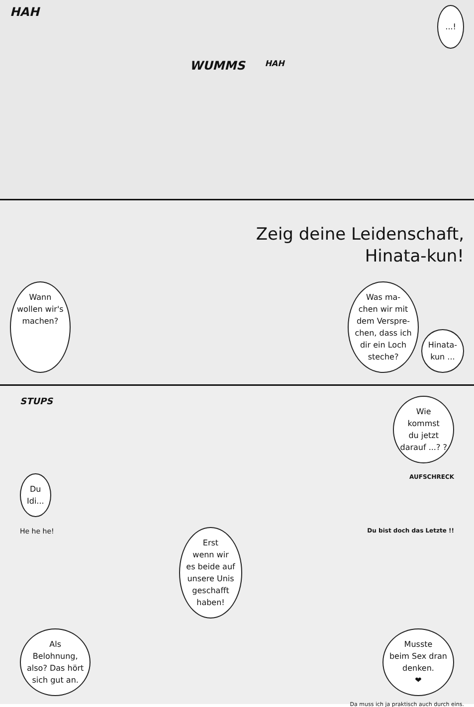HAH...!
WUMMS HAH
Zeig deine Leidenschaft,
Hinata-kun!
Wann
wollen wir's
machen? Was ma-
chen wir mit
dem Verspre-
chen, dass ich
dir ein Loch
steche? Hinata-
kun ...
STUPS Wie
kommst
du jetzt
darauf ...? ?
Du
Idi... AUFSCHRECK
He he he! Erst
wenn wir
es beide auf
unsere Unis
geschafft
haben! Du bist doch das Letzte !!
Als
Belohnung,
also? Das hört
sich gut an. Musste
beim Sex dran
denken.
❤
Da muss ich ja praktisch auch durch eins.